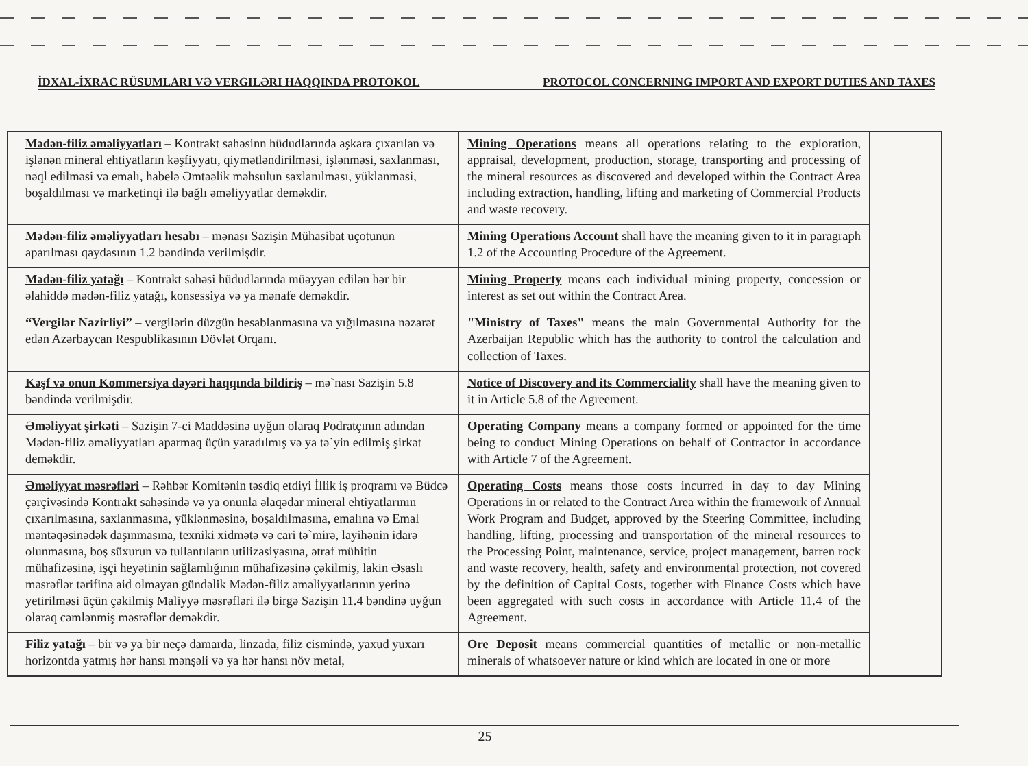İDXAL-İXRAC RÜSUMLARI VƏ VERGILƏRI HAQQINDA PROTOKOL PROTOCOL CONCERNING IMPORT AND EXPORT DUTIES AND TAXES
| Mədən-filiz əməliyyatları – Kontrakt sahəsinn hüdudlarında aşkara çıxarılan və işlənən mineral ehtiyatların kəşfiyyatı, qiymətləndirilməsi, işlənməsi, saxlanması, nəql edilməsi və emalı, habelə Əmtəəlik məhsulun saxlanılması, yüklənməsi, boşaldılması və marketinqi ilə bağlı əməliyyatlar deməkdir. | Mining Operations means all operations relating to the exploration, appraisal, development, production, storage, transporting and processing of the mineral resources as discovered and developed within the Contract Area including extraction, handling, lifting and marketing of Commercial Products and waste recovery. | |
| Mədən-filiz əməliyyatları hesabı – mənası Sazişin Mühasibat uçotunun aparılması qaydasının 1.2 bəndində verilmişdir. | Mining Operations Account shall have the meaning given to it in paragraph 1.2 of the Accounting Procedure of the Agreement. | |
| Mədən-filiz yatağı – Kontrakt sahəsi hüdudlarında müəyyən edilən hər bir əlahiddə mədən-filiz yatağı, konsessiya və ya mənafe deməkdir. | Mining Property means each individual mining property, concession or interest as set out within the Contract Area. | |
| “Vergilər Nazirliyi” – vergilərin düzgün hesablanmasına və yığılmasına nəzarət edən Azərbaycan Respublikasının Dövlət Orqanı. | "Ministry of Taxes" means the main Governmental Authority for the Azerbaijan Republic which has the authority to control the calculation and collection of Taxes. | |
| Kəşf və onun Kommersiya dəyəri haqqında bildiriş – mə`nası Sazişin 5.8 bəndində verilmişdir. | Notice of Discovery and its Commerciality shall have the meaning given to it in Article 5.8 of the Agreement. | |
| Əməliyyat şirkəti – Sazişin 7-ci Maddəsinə uyğun olaraq Podratçının adından Mədən-filiz əməliyyatları aparmaq üçün yaradılmış və ya tə`yin edilmiş şirkət deməkdir. | Operating Company means a company formed or appointed for the time being to conduct Mining Operations on behalf of Contractor in accordance with Article 7 of the Agreement. | |
| Əməliyyat məsrəfləri – Rəhbər Komitənin təsdiq etdiyi İllik iş proqramı və Büdcə çərçivəsində Kontrakt sahəsində və ya onunla əlaqədar mineral ehtiyatlarının çıxarılmasına, saxlanmasına, yüklənməsinə, boşaldılmasına, emalına və Emal məntəqəsinədək daşınmasına, texniki xidmətə və cari tə`mirə, layihənin idarə olunmasına, boş süxurun və tullantıların utilizasiyasına, ətraf mühitin mühafizəsinə, işçi heyətinin sağlamlığının mühafizəsinə çəkilmiş, lakin Əsaslı məsrəflər tərifinə aid olmayan gündəlik Mədən-filiz əməliyyatlarının yerinə yetirilməsi üçün çəkilmiş Maliyyə məsrəfləri ilə birgə Sazişin 11.4 bəndinə uyğun olaraq cəmlənmiş məsrəflər deməkdir. | Operating Costs means those costs incurred in day to day Mining Operations in or related to the Contract Area within the framework of Annual Work Program and Budget, approved by the Steering Committee, including handling, lifting, processing and transportation of the mineral resources to the Processing Point, maintenance, service, project management, barren rock and waste recovery, health, safety and environmental protection, not covered by the definition of Capital Costs, together with Finance Costs which have been aggregated with such costs in accordance with Article 11.4 of the Agreement. | |
| Filiz yatağı – bir və ya bir neçə damarda, linzada, filiz cismində, yaxud yuxarı horizontda yatmış hər hansı mənşəli və ya hər hansı növ metal, | Ore Deposit means commercial quantities of metallic or non-metallic minerals of whatsoever nature or kind which are located in one or more | |
25